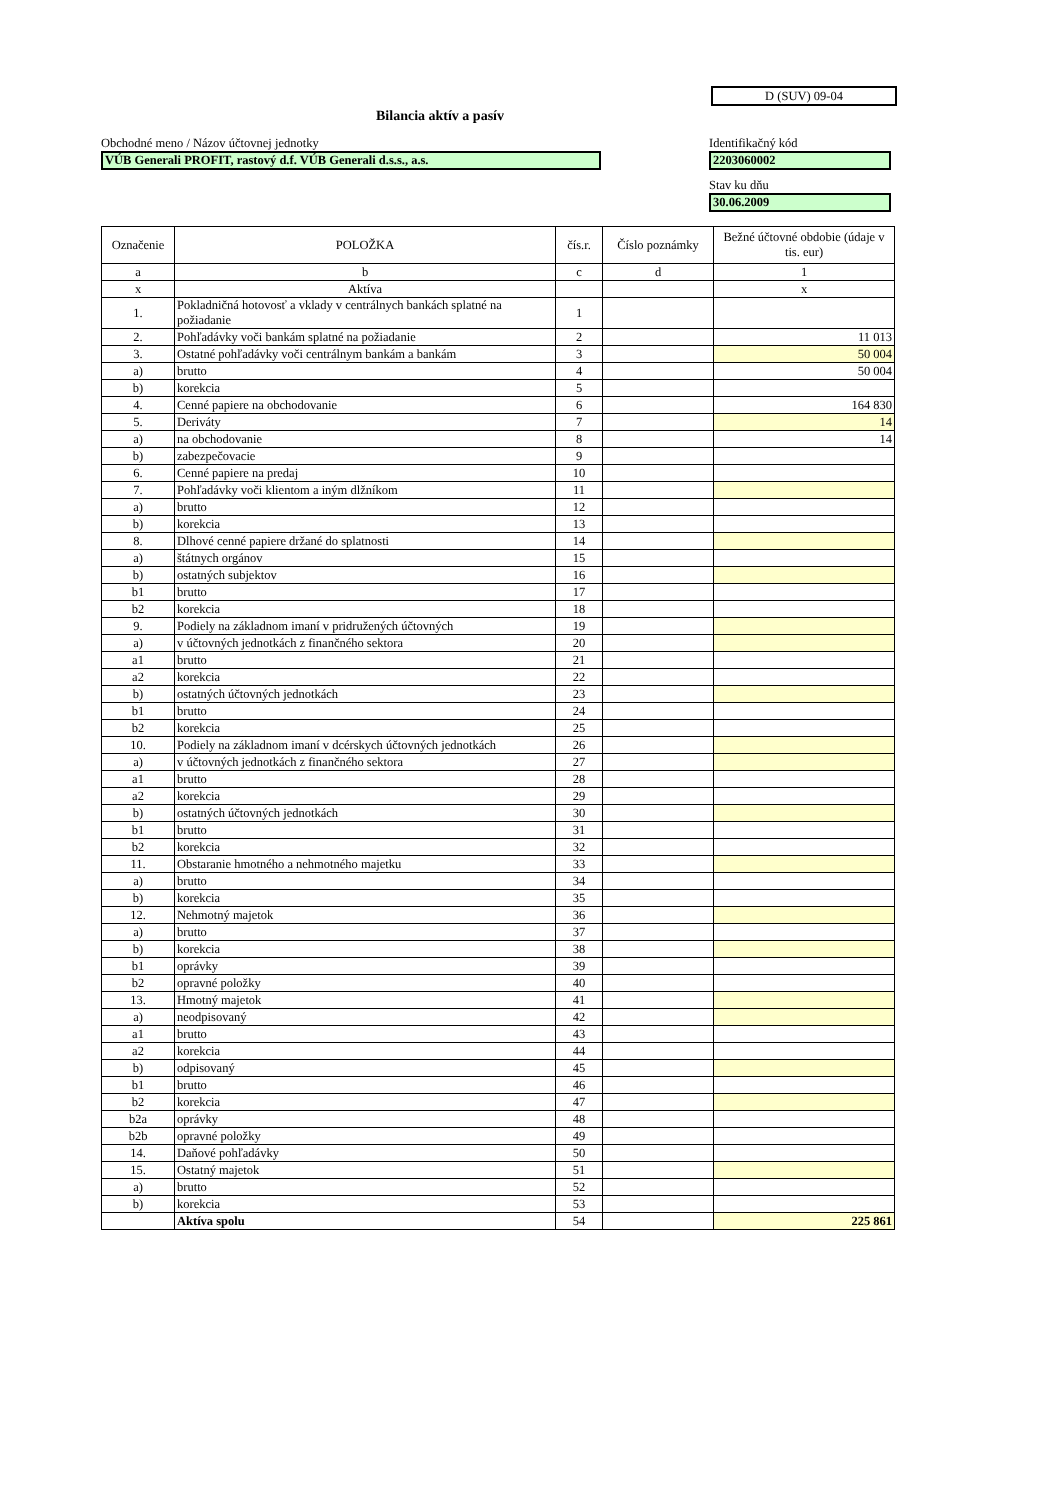D (SUV) 09-04
Bilancia aktív a pasív
Obchodné meno / Názov účtovnej jednotky
VÚB Generali PROFIT, rastový d.f. VÚB Generali d.s.s., a.s.
Identifikačný kód
2203060002
Stav ku dňu
30.06.2009
| Označenie | POLOŽKA | čís.r. | Číslo poznámky | Bežné účtovné obdobie (údaje v tis. eur) |
| --- | --- | --- | --- | --- |
| a | b | c | d | 1 |
| x | Aktíva | | | x |
| 1. | Pokladničná hotovosť a vklady v centrálnych bankách splatné na požiadanie | 1 | | |
| 2. | Pohľadávky voči bankám splatné na požiadanie | 2 | | 11 013 |
| 3. | Ostatné pohľadávky voči centrálnym bankám a bankám | 3 | | 50 004 |
| a) | brutto | 4 | | 50 004 |
| b) | korekcia | 5 | | |
| 4. | Cenné papiere na obchodovanie | 6 | | 164 830 |
| 5. | Deriváty | 7 | | 14 |
| a) | na obchodovanie | 8 | | 14 |
| b) | zabezpečovacie | 9 | | |
| 6. | Cenné papiere na predaj | 10 | | |
| 7. | Pohľadávky voči klientom a iným dlžníkom | 11 | | |
| a) | brutto | 12 | | |
| b) | korekcia | 13 | | |
| 8. | Dlhové cenné papiere držané do splatnosti | 14 | | |
| a) | štátnych orgánov | 15 | | |
| b) | ostatných subjektov | 16 | | |
| b1 | brutto | 17 | | |
| b2 | korekcia | 18 | | |
| 9. | Podiely na základnom imaní v pridružených účtovných | 19 | | |
| a) | v účtovných jednotkách z finančného sektora | 20 | | |
| a1 | brutto | 21 | | |
| a2 | korekcia | 22 | | |
| b) | ostatných účtovných jednotkách | 23 | | |
| b1 | brutto | 24 | | |
| b2 | korekcia | 25 | | |
| 10. | Podiely na základnom imaní v dcérskych účtovných jednotkách | 26 | | |
| a) | v účtovných jednotkách z finančného sektora | 27 | | |
| a1 | brutto | 28 | | |
| a2 | korekcia | 29 | | |
| b) | ostatných účtovných jednotkách | 30 | | |
| b1 | brutto | 31 | | |
| b2 | korekcia | 32 | | |
| 11. | Obstaranie hmotného a nehmotného majetku | 33 | | |
| a) | brutto | 34 | | |
| b) | korekcia | 35 | | |
| 12. | Nehmotný majetok | 36 | | |
| a) | brutto | 37 | | |
| b) | korekcia | 38 | | |
| b1 | oprávky | 39 | | |
| b2 | opravné položky | 40 | | |
| 13. | Hmotný majetok | 41 | | |
| a) | neodpisovaný | 42 | | |
| a1 | brutto | 43 | | |
| a2 | korekcia | 44 | | |
| b) | odpisovaný | 45 | | |
| b1 | brutto | 46 | | |
| b2 | korekcia | 47 | | |
| b2a | oprávky | 48 | | |
| b2b | opravné položky | 49 | | |
| 14. | Daňové pohľadávky | 50 | | |
| 15. | Ostatný majetok | 51 | | |
| a) | brutto | 52 | | |
| b) | korekcia | 53 | | |
| | Aktíva spolu | 54 | | 225 861 |